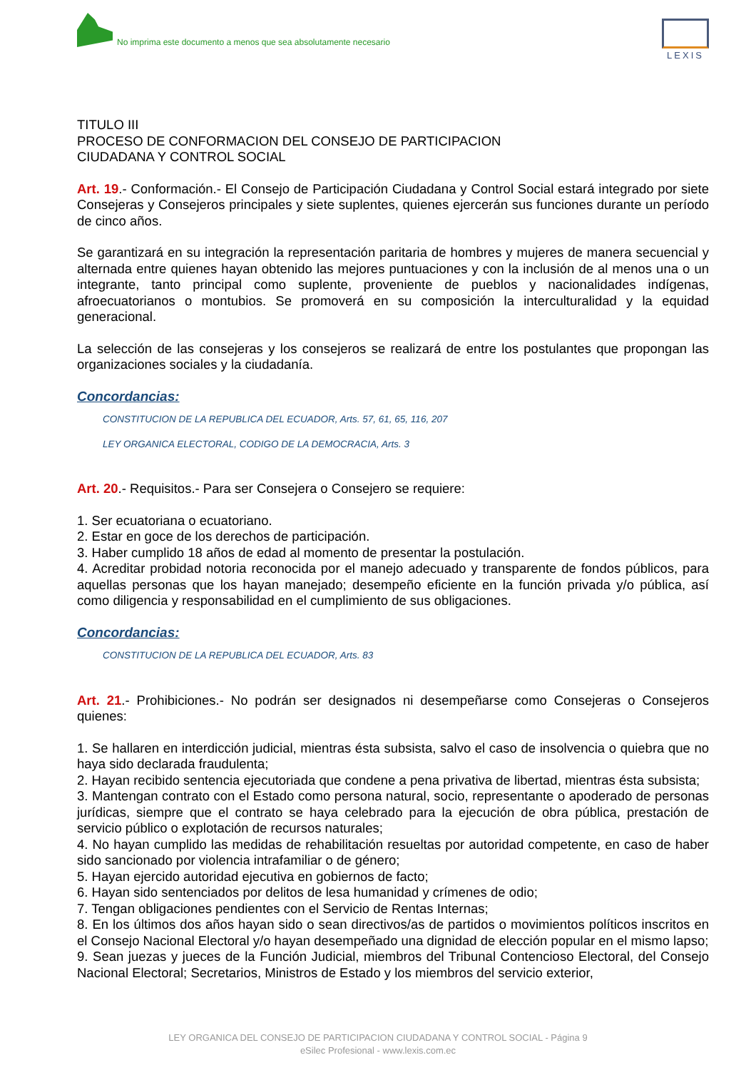No imprima este documento a menos que sea absolutamente necesario
LEXIS
TITULO III
PROCESO DE CONFORMACION DEL CONSEJO DE PARTICIPACION
CIUDADANA Y CONTROL SOCIAL
Art. 19.- Conformación.- El Consejo de Participación Ciudadana y Control Social estará integrado por siete Consejeras y Consejeros principales y siete suplentes, quienes ejercerán sus funciones durante un período de cinco años.
Se garantizará en su integración la representación paritaria de hombres y mujeres de manera secuencial y alternada entre quienes hayan obtenido las mejores puntuaciones y con la inclusión de al menos una o un integrante, tanto principal como suplente, proveniente de pueblos y nacionalidades indígenas, afroecuatorianos o montubios. Se promoverá en su composición la interculturalidad y la equidad generacional.
La selección de las consejeras y los consejeros se realizará de entre los postulantes que propongan las organizaciones sociales y la ciudadanía.
Concordancias:
CONSTITUCION DE LA REPUBLICA DEL ECUADOR, Arts. 57, 61, 65, 116, 207
LEY ORGANICA ELECTORAL, CODIGO DE LA DEMOCRACIA, Arts. 3
Art. 20.- Requisitos.- Para ser Consejera o Consejero se requiere:
1. Ser ecuatoriana o ecuatoriano.
2. Estar en goce de los derechos de participación.
3. Haber cumplido 18 años de edad al momento de presentar la postulación.
4. Acreditar probidad notoria reconocida por el manejo adecuado y transparente de fondos públicos, para aquellas personas que los hayan manejado; desempeño eficiente en la función privada y/o pública, así como diligencia y responsabilidad en el cumplimiento de sus obligaciones.
Concordancias:
CONSTITUCION DE LA REPUBLICA DEL ECUADOR, Arts. 83
Art. 21.- Prohibiciones.- No podrán ser designados ni desempeñarse como Consejeras o Consejeros quienes:
1. Se hallaren en interdicción judicial, mientras ésta subsista, salvo el caso de insolvencia o quiebra que no haya sido declarada fraudulenta;
2. Hayan recibido sentencia ejecutoriada que condene a pena privativa de libertad, mientras ésta subsista;
3. Mantengan contrato con el Estado como persona natural, socio, representante o apoderado de personas jurídicas, siempre que el contrato se haya celebrado para la ejecución de obra pública, prestación de servicio público o explotación de recursos naturales;
4. No hayan cumplido las medidas de rehabilitación resueltas por autoridad competente, en caso de haber sido sancionado por violencia intrafamiliar o de género;
5. Hayan ejercido autoridad ejecutiva en gobiernos de facto;
6. Hayan sido sentenciados por delitos de lesa humanidad y crímenes de odio;
7. Tengan obligaciones pendientes con el Servicio de Rentas Internas;
8. En los últimos dos años hayan sido o sean directivos/as de partidos o movimientos políticos inscritos en el Consejo Nacional Electoral y/o hayan desempeñado una dignidad de elección popular en el mismo lapso;
9. Sean juezas y jueces de la Función Judicial, miembros del Tribunal Contencioso Electoral, del Consejo Nacional Electoral; Secretarios, Ministros de Estado y los miembros del servicio exterior,
LEY ORGANICA DEL CONSEJO DE PARTICIPACION CIUDADANA Y CONTROL SOCIAL - Página 9
eSilec Profesional - www.lexis.com.ec